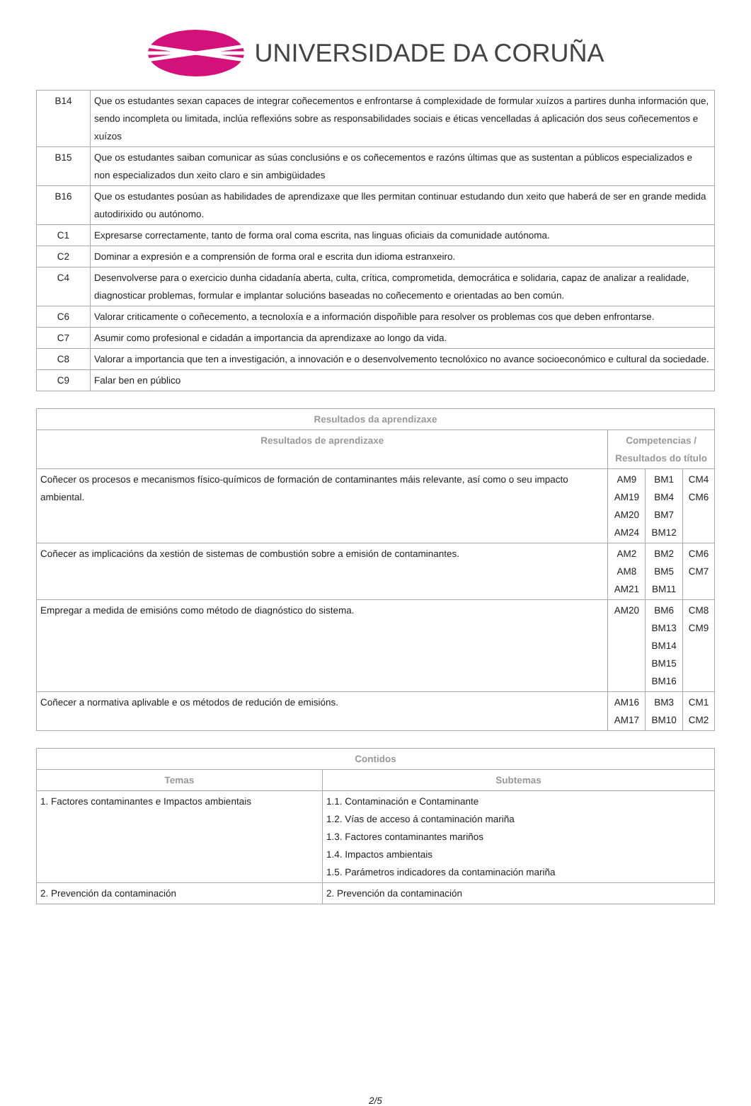UNIVERSIDADE DA CORUÑA
| B14 | Que os estudantes sexan capaces de integrar coñecementos e enfrontarse á complexidade de formular xuízos a partires dunha información que, sendo incompleta ou limitada, inclúa reflexións sobre as responsabilidades sociais e éticas vencelladas á aplicación dos seus coñecementos e xuízos |
| B15 | Que os estudantes saiban comunicar as súas conclusións e os coñecementos e razóns últimas que as sustentan a públicos especializados e non especializados dun xeito claro e sin ambigüidades |
| B16 | Que os estudantes posúan as habilidades de aprendizaxe que lles permitan continuar estudando dun xeito que haberá de ser en grande medida autodirixido ou autónomo. |
| C1 | Expresarse correctamente, tanto de forma oral coma escrita, nas linguas oficiais da comunidade autónoma. |
| C2 | Dominar a expresión e a comprensión de forma oral e escrita dun idioma estranxeiro. |
| C4 | Desenvolverse para o exercicio dunha cidadanía aberta, culta, crítica, comprometida, democrática e solidaria, capaz de analizar a realidade, diagnosticar problemas, formular e implantar solucións baseadas no coñecemento e orientadas ao ben común. |
| C6 | Valorar criticamente o coñecemento, a tecnoloxía e a información dispoñible para resolver os problemas cos que deben enfrontarse. |
| C7 | Asumir como profesional e cidadán a importancia da aprendizaxe ao longo da vida. |
| C8 | Valorar a importancia que ten a investigación, a innovación e o desenvolvemento tecnolóxico no avance socioeconómico e cultural da sociedade. |
| C9 | Falar ben en público |
| Resultados da aprendizaxe | | | |
| --- | --- | --- | --- |
| Resultados de aprendizaxe | Competencias / Resultados do título | | |
| Coñecer os procesos e mecanismos físico-químicos de formación de contaminantes máis relevante, así como o seu impacto ambiental. | AM9 AM19 AM20 AM24 | BM1 BM4 BM7 BM12 | CM4 CM6 |
| Coñecer as implicacións da xestión de sistemas de combustión sobre a emisión de contaminantes. | AM2 AM8 AM21 | BM2 BM5 BM11 | CM6 CM7 |
| Empregar a medida de emisións como método de diagnóstico do sistema. | AM20 | BM6 BM13 BM14 BM15 BM16 | CM8 CM9 |
| Coñecer a normativa aplivable e os métodos de redución de emisións. | AM16 AM17 | BM3 BM10 | CM1 CM2 |
| Contidos | |
| --- | --- |
| Temas | Subtemas |
| 1. Factores contaminantes e Impactos ambientais | 1.1. Contaminación e Contaminante 1.2. Vías de acceso á contaminación mariña 1.3. Factores contaminantes mariños 1.4. Impactos ambientais 1.5. Parámetros indicadores da contaminación mariña |
| 2. Prevención da contaminación | 2. Prevención da contaminación |
2/5